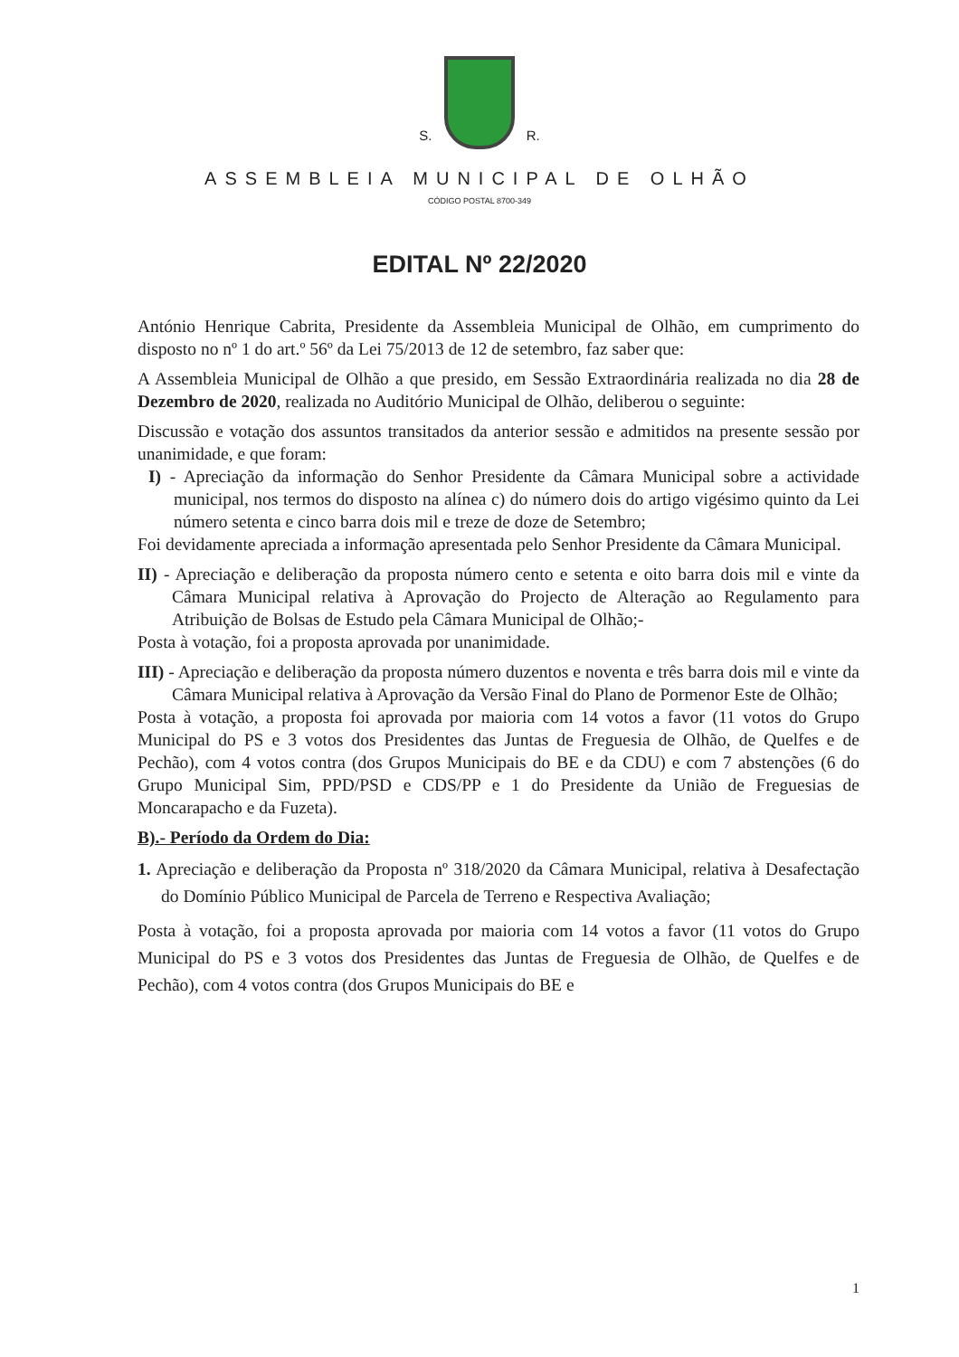S. R.
ASSEMBLEIA MUNICIPAL DE OLHÃO
CÓDIGO POSTAL 8700-349
EDITAL Nº 22/2020
António Henrique Cabrita, Presidente da Assembleia Municipal de Olhão, em cumprimento do disposto no nº 1 do art.º 56º da Lei 75/2013 de 12 de setembro, faz saber que:
A Assembleia Municipal de Olhão a que presido, em Sessão Extraordinária realizada no dia 28 de Dezembro de 2020, realizada no Auditório Municipal de Olhão, deliberou o seguinte:
Discussão e votação dos assuntos transitados da anterior sessão e admitidos na presente sessão por unanimidade, e que foram:
I) - Apreciação da informação do Senhor Presidente da Câmara Municipal sobre a actividade municipal, nos termos do disposto na alínea c) do número dois do artigo vigésimo quinto da Lei número setenta e cinco barra dois mil e treze de doze de Setembro;
Foi devidamente apreciada a informação apresentada pelo Senhor Presidente da Câmara Municipal.
II) - Apreciação e deliberação da proposta número cento e setenta e oito barra dois mil e vinte da Câmara Municipal relativa à Aprovação do Projecto de Alteração ao Regulamento para Atribuição de Bolsas de Estudo pela Câmara Municipal de Olhão;-
Posta à votação, foi a proposta aprovada por unanimidade.
III) - Apreciação e deliberação da proposta número duzentos e noventa e três barra dois mil e vinte da Câmara Municipal relativa à Aprovação da Versão Final do Plano de Pormenor Este de Olhão;
Posta à votação, a proposta foi aprovada por maioria com 14 votos a favor (11 votos do Grupo Municipal do PS e 3 votos dos Presidentes das Juntas de Freguesia de Olhão, de Quelfes e de Pechão), com 4 votos contra (dos Grupos Municipais do BE e da CDU) e com 7 abstenções (6 do Grupo Municipal Sim, PPD/PSD e CDS/PP e 1 do Presidente da União de Freguesias de Moncarapacho e da Fuzeta).
B).- Período da Ordem do Dia:
1. Apreciação e deliberação da Proposta nº 318/2020 da Câmara Municipal, relativa à Desafectação do Domínio Público Municipal de Parcela de Terreno e Respectiva Avaliação;
Posta à votação, foi a proposta aprovada por maioria com 14 votos a favor (11 votos do Grupo Municipal do PS e 3 votos dos Presidentes das Juntas de Freguesia de Olhão, de Quelfes e de Pechão), com 4 votos contra (dos Grupos Municipais do BE e
1